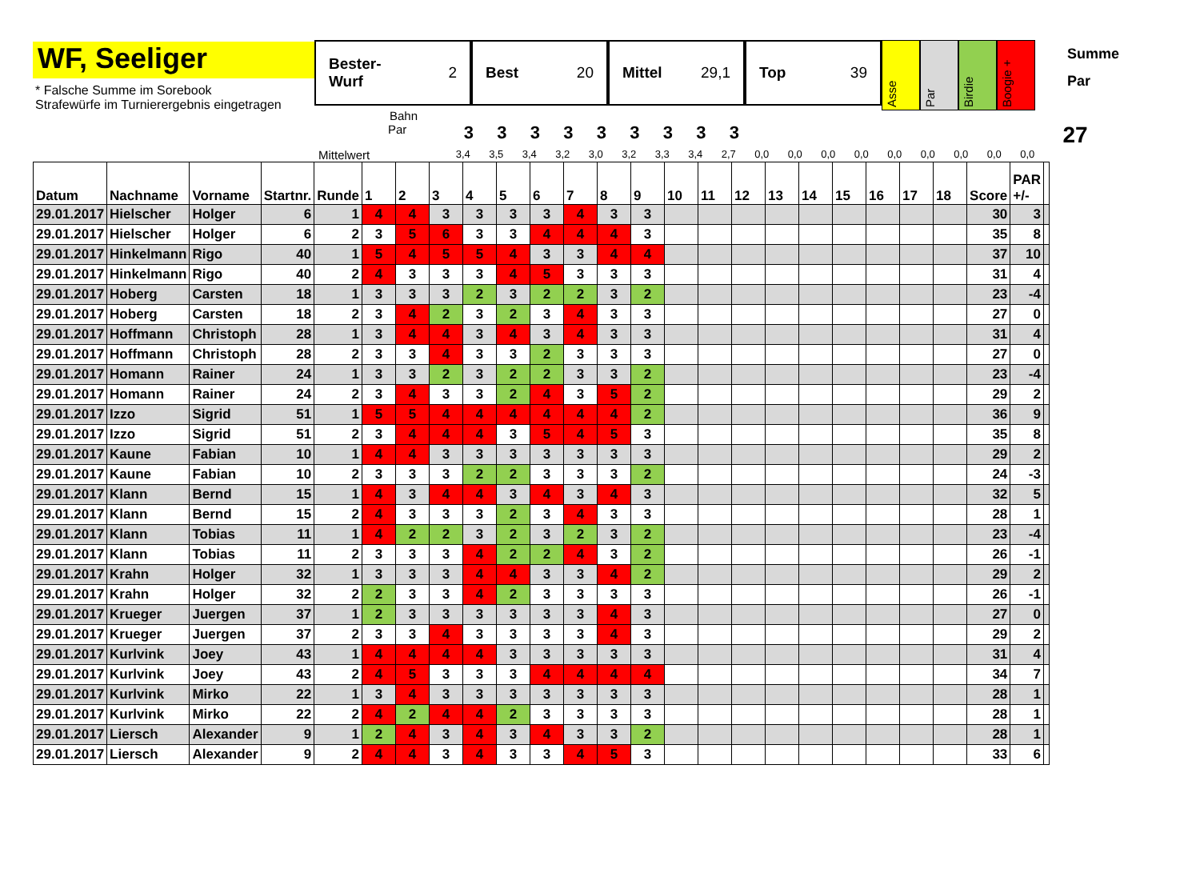WF, Seeliger
* Falsche Summe im Sorebook
Strafewürfe im Turnierergebnis eingetragen
Bester-
Wurf 2
Best 20 Mittel 29,1 Top 39
Asse
Par
Birdie
Boogie +
Summe
Par
Bahn
Par
3 3 3 3 3 3 3 3 3
27
Mittelwert
3,4 3,5 3,4 3,2 3,0 3,2 3,3 3,4 2,7 0,0 0,0 0,0 0,0 0,0 0,0 0,0 0,0 0,0
| Datum | Nachname | Vorname | Startnr. | Runde | 1 | 2 | 3 | 4 | 5 | 6 | 7 | 8 | 9 | 10 | 11 | 12 | 13 | 14 | 15 | 16 | 17 | 18 | Score | PAR +/- | |
| --- | --- | --- | --- | --- | --- | --- | --- | --- | --- | --- | --- | --- | --- | --- | --- | --- | --- | --- | --- | --- | --- | --- | --- | --- | --- |
| 29.01.2017 | Hielscher | Holger | 6 | 1 | 4 | 4 | 3 | 3 | 3 | 3 | 4 | 3 | 3 | | | | | | | | | | 30 | 3 | |
| 29.01.2017 | Hielscher | Holger | 6 | 2 | 3 | 5 | 6 | 3 | 3 | 4 | 4 | 4 | 3 | | | | | | | | | | 35 | 8 | |
| 29.01.2017 | Hinkelmann | Rigo | 40 | 1 | 5 | 4 | 5 | 5 | 4 | 3 | 3 | 4 | 4 | | | | | | | | | | 37 | 10 | |
| 29.01.2017 | Hinkelmann | Rigo | 40 | 2 | 4 | 3 | 3 | 3 | 4 | 5 | 3 | 3 | 3 | | | | | | | | | | 31 | 4 | |
| 29.01.2017 | Hoberg | Carsten | 18 | 1 | 3 | 3 | 3 | 2 | 3 | 2 | 2 | 3 | 2 | | | | | | | | | | 23 | -4 | |
| 29.01.2017 | Hoberg | Carsten | 18 | 2 | 3 | 4 | 2 | 3 | 2 | 3 | 4 | 3 | 3 | | | | | | | | | | 27 | 0 | |
| 29.01.2017 | Hoffmann | Christoph | 28 | 1 | 3 | 4 | 4 | 3 | 4 | 3 | 4 | 3 | 3 | | | | | | | | | | 31 | 4 | |
| 29.01.2017 | Hoffmann | Christoph | 28 | 2 | 3 | 3 | 4 | 3 | 3 | 2 | 3 | 3 | 3 | | | | | | | | | | 27 | 0 | |
| 29.01.2017 | Homann | Rainer | 24 | 1 | 3 | 3 | 2 | 3 | 2 | 2 | 3 | 3 | 2 | | | | | | | | | | 23 | -4 | |
| 29.01.2017 | Homann | Rainer | 24 | 2 | 3 | 4 | 3 | 3 | 2 | 4 | 3 | 5 | 2 | | | | | | | | | | 29 | 2 | |
| 29.01.2017 | Izzo | Sigrid | 51 | 1 | 5 | 5 | 4 | 4 | 4 | 4 | 4 | 4 | 2 | | | | | | | | | | 36 | 9 | |
| 29.01.2017 | Izzo | Sigrid | 51 | 2 | 3 | 4 | 4 | 4 | 3 | 5 | 4 | 5 | 3 | | | | | | | | | | 35 | 8 | |
| 29.01.2017 | Kaune | Fabian | 10 | 1 | 4 | 4 | 3 | 3 | 3 | 3 | 3 | 3 | 3 | | | | | | | | | | 29 | 2 | |
| 29.01.2017 | Kaune | Fabian | 10 | 2 | 3 | 3 | 3 | 2 | 2 | 3 | 3 | 3 | 2 | | | | | | | | | | 24 | -3 | |
| 29.01.2017 | Klann | Bernd | 15 | 1 | 4 | 3 | 4 | 4 | 3 | 4 | 3 | 4 | 3 | | | | | | | | | | 32 | 5 | |
| 29.01.2017 | Klann | Bernd | 15 | 2 | 4 | 3 | 3 | 3 | 2 | 3 | 4 | 3 | 3 | | | | | | | | | | 28 | 1 | |
| 29.01.2017 | Klann | Tobias | 11 | 1 | 4 | 2 | 2 | 3 | 2 | 3 | 2 | 3 | 2 | | | | | | | | | | 23 | -4 | |
| 29.01.2017 | Klann | Tobias | 11 | 2 | 3 | 3 | 3 | 4 | 2 | 2 | 4 | 3 | 2 | | | | | | | | | | 26 | -1 | |
| 29.01.2017 | Krahn | Holger | 32 | 1 | 3 | 3 | 3 | 4 | 4 | 3 | 3 | 4 | 2 | | | | | | | | | | 29 | 2 | |
| 29.01.2017 | Krahn | Holger | 32 | 2 | 2 | 3 | 3 | 4 | 2 | 3 | 3 | 3 | 3 | | | | | | | | | | 26 | -1 | |
| 29.01.2017 | Krueger | Juergen | 37 | 1 | 2 | 3 | 3 | 3 | 3 | 3 | 3 | 4 | 3 | | | | | | | | | | 27 | 0 | |
| 29.01.2017 | Krueger | Juergen | 37 | 2 | 3 | 3 | 4 | 3 | 3 | 3 | 3 | 4 | 3 | | | | | | | | | | 29 | 2 | |
| 29.01.2017 | Kurlvink | Joey | 43 | 1 | 4 | 4 | 4 | 4 | 3 | 3 | 3 | 3 | 3 | | | | | | | | | | 31 | 4 | |
| 29.01.2017 | Kurlvink | Joey | 43 | 2 | 4 | 5 | 3 | 3 | 3 | 4 | 4 | 4 | 4 | | | | | | | | | | 34 | 7 | |
| 29.01.2017 | Kurlvink | Mirko | 22 | 1 | 3 | 4 | 3 | 3 | 3 | 3 | 3 | 3 | 3 | | | | | | | | | | 28 | 1 | |
| 29.01.2017 | Kurlvink | Mirko | 22 | 2 | 4 | 2 | 4 | 4 | 2 | 3 | 3 | 3 | 3 | | | | | | | | | | 28 | 1 | |
| 29.01.2017 | Liersch | Alexander | 9 | 1 | 2 | 4 | 3 | 4 | 3 | 4 | 3 | 3 | 2 | | | | | | | | | | 28 | 1 | |
| 29.01.2017 | Liersch | Alexander | 9 | 2 | 4 | 4 | 3 | 4 | 3 | 3 | 4 | 5 | 3 | | | | | | | | | | 33 | 6 | |